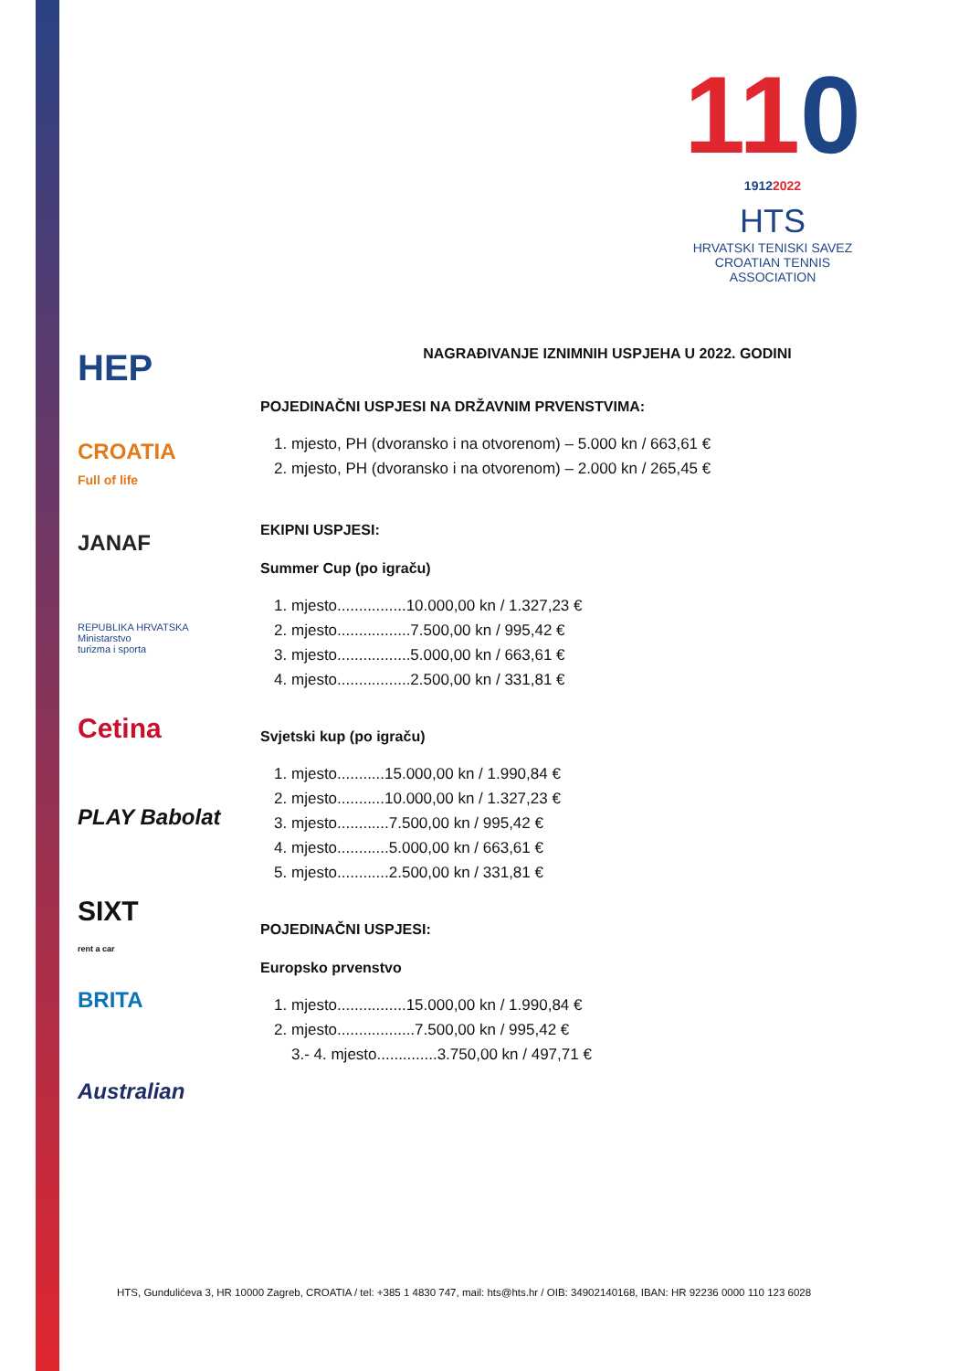110
19122022
HTS
HRVATSKI TENISKI SAVEZ
CROATIAN TENNIS ASSOCIATION
HEP
CROATIA
Full of life
JANAF
REPUBLIKA HRVATSKA
Ministarstvo
turizma i sporta
Cetina
PLAY Babolat
SIXT
rent a car
BRITA
Australian
NAGRAĐIVANJE IZNIMNIH USPJEHA U 2022. GODINI
POJEDINAČNI USPJESI NA DRŽAVNIM PRVENSTVIMA:
1. mjesto, PH (dvoransko i na otvorenom) – 5.000 kn / 663,61 €
2. mjesto, PH (dvoransko i na otvorenom) – 2.000 kn / 265,45 €
EKIPNI USPJESI:
Summer Cup (po igraču)
1. mjesto................10.000,00 kn / 1.327,23 €
2. mjesto.................7.500,00 kn / 995,42 €
3. mjesto.................5.000,00 kn / 663,61 €
4. mjesto.................2.500,00 kn / 331,81 €
Svjetski kup (po igraču)
1. mjesto...........15.000,00 kn / 1.990,84 €
2. mjesto...........10.000,00 kn / 1.327,23 €
3. mjesto............7.500,00 kn / 995,42 €
4. mjesto............5.000,00 kn / 663,61 €
5. mjesto............2.500,00 kn / 331,81 €
POJEDINAČNI USPJESI:
Europsko prvenstvo
1. mjesto................15.000,00 kn / 1.990,84 €
2. mjesto..................7.500,00 kn / 995,42 €
3.- 4. mjesto..............3.750,00 kn / 497,71 €
HTS, Gundulićeva 3, HR 10000 Zagreb, CROATIA / tel: +385 1 4830 747, mail: hts@hts.hr / OIB: 34902140168, IBAN: HR 92236 0000 110 123 6028